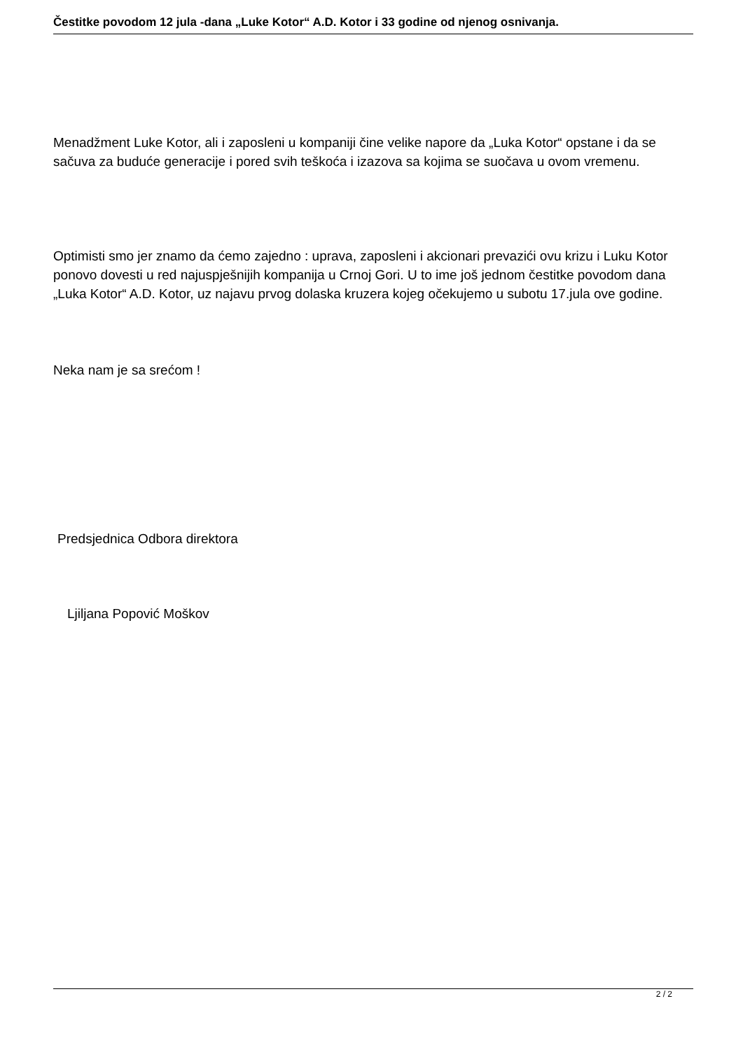Čestitke povodom 12 jula -dana „Luke Kotor“ A.D. Kotor i 33 godine od njenog osnivanja.
Menadžment Luke Kotor, ali i zaposleni u kompaniji čine velike napore da „Luka Kotor“ opstane i da se sačuva za buduće generacije i pored svih teškoća i izazova sa kojima se suočava u ovom vremenu.
Optimisti smo jer znamo da ćemo zajedno : uprava, zaposleni i akcionari prevazići ovu krizu i Luku Kotor ponovo dovesti u red najuspješnijih kompanija u Crnoj Gori. U to ime još jednom čestitke povodom dana „Luka Kotor“ A.D. Kotor, uz najavu prvog dolaska kruzera kojeg očekujemo u subotu 17.jula ove godine.
Neka nam je sa srećom !
Predsjednica Odbora direktora
Ljiljana Popović Moškov
2 / 2